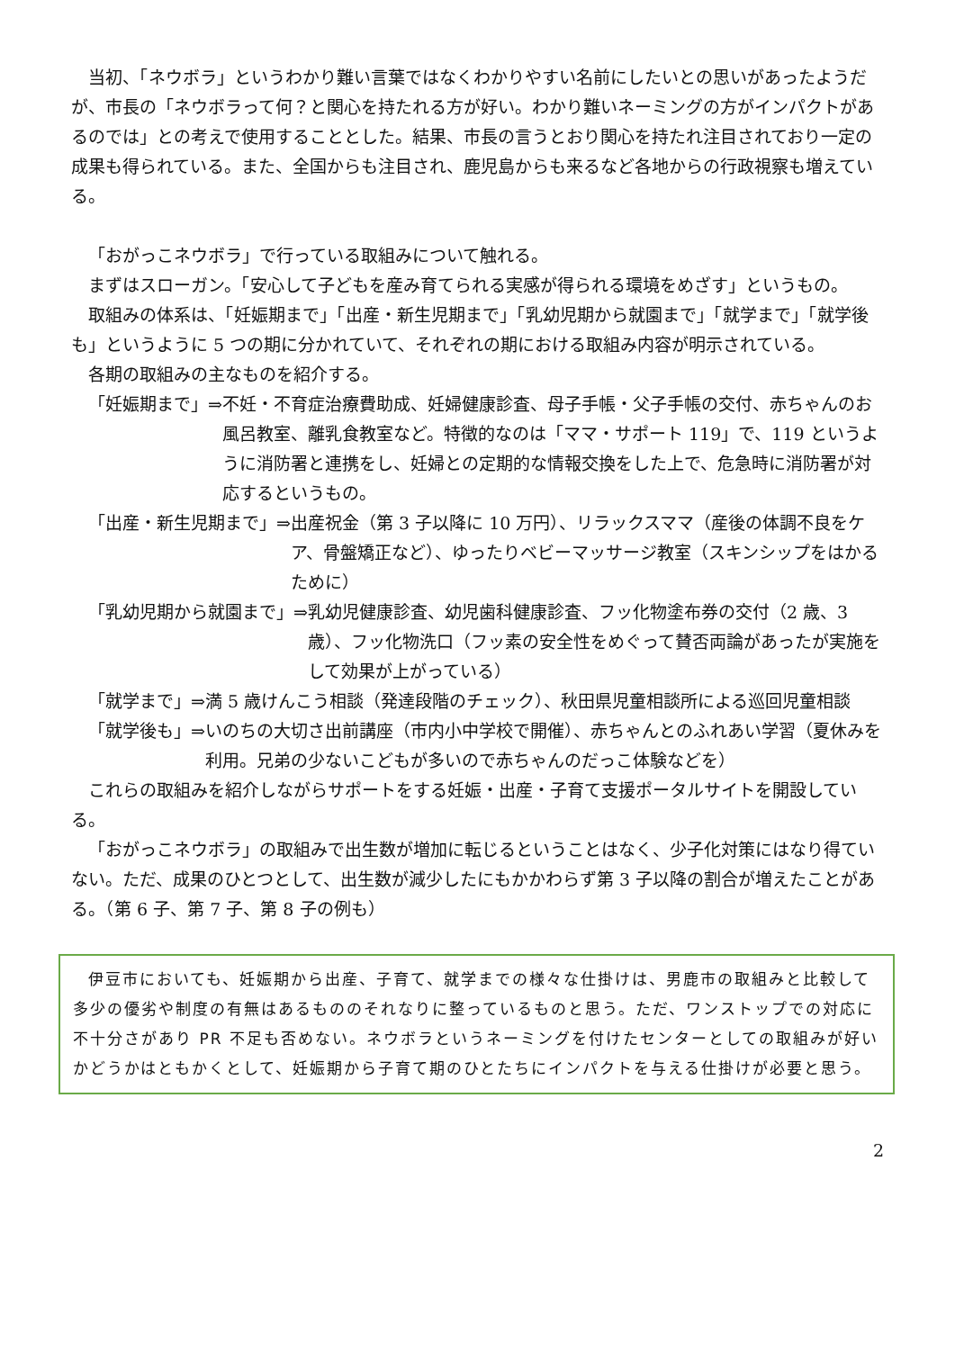当初、「ネウボラ」というわかり難い言葉ではなくわかりやすい名前にしたいとの思いがあったようだが、市長の「ネウボラって何？と関心を持たれる方が好い。わかり難いネーミングの方がインパクトがあるのでは」との考えで使用することとした。結果、市長の言うとおり関心を持たれ注目されており一定の成果も得られている。また、全国からも注目され、鹿児島からも来るなど各地からの行政視察も増えている。
「おがっこネウボラ」で行っている取組みについて触れる。
まずはスローガン。「安心して子どもを産み育てられる実感が得られる環境をめざす」というもの。
取組みの体系は、「妊娠期まで」「出産・新生児期まで」「乳幼児期から就園まで」「就学まで」「就学後も」というように 5 つの期に分かれていて、それぞれの期における取組み内容が明示されている。
各期の取組みの主なものを紹介する。
「妊娠期まで」⇒ 不妊・不育症治療費助成、妊婦健康診査、母子手帳・父子手帳の交付、赤ちゃんのお風呂教室、離乳食教室など。特徴的なのは「ママ・サポート 119」で、119 というように消防署と連携をし、妊婦との定期的な情報交換をした上で、危急時に消防署が対応するというもの。
「出産・新生児期まで」⇒ 出産祝金（第 3 子以降に 10 万円）、リラックスママ（産後の体調不良をケア、骨盤矯正など）、ゆったりベビーマッサージ教室（スキンシップをはかるために）
「乳幼児期から就園まで」⇒ 乳幼児健康診査、幼児歯科健康診査、フッ化物塗布券の交付（2 歳、3 歳）、フッ化物洗口（フッ素の安全性をめぐって賛否両論があったが実施をして効果が上がっている）
「就学まで」⇒ 満 5 歳けんこう相談（発達段階のチェック）、秋田県児童相談所による巡回児童相談
「就学後も」⇒ いのちの大切さ出前講座（市内小中学校で開催）、赤ちゃんとのふれあい学習（夏休みを利用。兄弟の少ないこどもが多いので赤ちゃんのだっこ体験などを）
これらの取組みを紹介しながらサポートをする妊娠・出産・子育て支援ポータルサイトを開設している。
「おがっこネウボラ」の取組みで出生数が増加に転じるということはなく、少子化対策にはなり得ていない。ただ、成果のひとつとして、出生数が減少したにもかかわらず第 3 子以降の割合が増えたことがある。（第 6 子、第 7 子、第 8 子の例も）
伊豆市においても、妊娠期から出産、子育て、就学までの様々な仕掛けは、男鹿市の取組みと比較して多少の優劣や制度の有無はあるもののそれなりに整っているものと思う。ただ、ワンストップでの対応に不十分さがあり PR 不足も否めない。ネウボラというネーミングを付けたセンターとしての取組みが好いかどうかはともかくとして、妊娠期から子育て期のひとたちにインパクトを与える仕掛けが必要と思う。
2